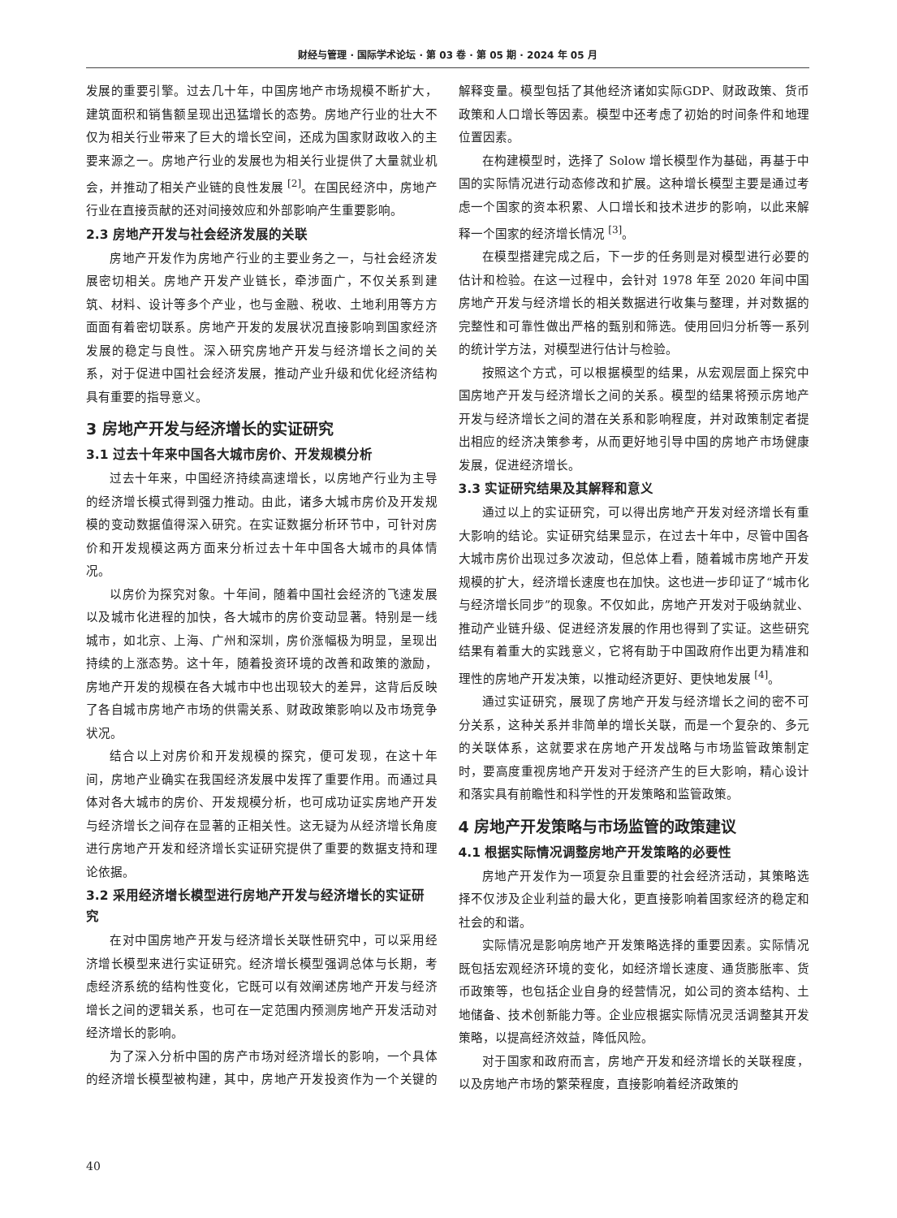财经与管理 · 国际学术论坛 · 第 03 卷 · 第 05 期 · 2024 年 05 月
发展的重要引擎。过去几十年，中国房地产市场规模不断扩大，建筑面积和销售额呈现出迅猛增长的态势。房地产行业的壮大不仅为相关行业带来了巨大的增长空间，还成为国家财政收入的主要来源之一。房地产行业的发展也为相关行业提供了大量就业机会，并推动了相关产业链的良性发展 <sup>[2]</sup>。在国民经济中，房地产行业在直接贡献的还对间接效应和外部影响产生重要影响。
2.3 房地产开发与社会经济发展的关联
房地产开发作为房地产行业的主要业务之一，与社会经济发展密切相关。房地产开发产业链长，牵涉面广，不仅关系到建筑、材料、设计等多个产业，也与金融、税收、土地利用等方方面面有着密切联系。房地产开发的发展状况直接影响到国家经济发展的稳定与良性。深入研究房地产开发与经济增长之间的关系，对于促进中国社会经济发展，推动产业升级和优化经济结构具有重要的指导意义。
3 房地产开发与经济增长的实证研究
3.1 过去十年来中国各大城市房价、开发规模分析
过去十年来，中国经济持续高速增长，以房地产行业为主导的经济增长模式得到强力推动。由此，诸多大城市房价及开发规模的变动数据值得深入研究。在实证数据分析环节中，可针对房价和开发规模这两方面来分析过去十年中国各大城市的具体情况。
以房价为探究对象。十年间，随着中国社会经济的飞速发展以及城市化进程的加快，各大城市的房价变动显著。特别是一线城市，如北京、上海、广州和深圳，房价涨幅极为明显，呈现出持续的上涨态势。这十年，随着投资环境的改善和政策的激励，房地产开发的规模在各大城市中也出现较大的差异，这背后反映了各自城市房地产市场的供需关系、财政政策影响以及市场竞争状况。
结合以上对房价和开发规模的探究，便可发现，在这十年间，房地产业确实在我国经济发展中发挥了重要作用。而通过具体对各大城市的房价、开发规模分析，也可成功证实房地产开发与经济增长之间存在显著的正相关性。这无疑为从经济增长角度进行房地产开发和经济增长实证研究提供了重要的数据支持和理论依据。
3.2 采用经济增长模型进行房地产开发与经济增长的实证研究
在对中国房地产开发与经济增长关联性研究中，可以采用经济增长模型来进行实证研究。经济增长模型强调总体与长期，考虑经济系统的结构性变化，它既可以有效阐述房地产开发与经济增长之间的逻辑关系，也可在一定范围内预测房地产开发活动对经济增长的影响。
为了深入分析中国的房产市场对经济增长的影响，一个具体的经济增长模型被构建，其中，房地产开发投资作为一个关键的解释变量。模型包括了其他经济诸如实际GDP、财政政策、货币政策和人口增长等因素。模型中还考虑了初始的时间条件和地理位置因素。
在构建模型时，选择了 Solow 增长模型作为基础，再基于中国的实际情况进行动态修改和扩展。这种增长模型主要是通过考虑一个国家的资本积累、人口增长和技术进步的影响，以此来解释一个国家的经济增长情况 <sup>[3]</sup>。
在模型搭建完成之后，下一步的任务则是对模型进行必要的估计和检验。在这一过程中，会针对 1978 年至 2020 年间中国房地产开发与经济增长的相关数据进行收集与整理，并对数据的完整性和可靠性做出严格的甄别和筛选。使用回归分析等一系列的统计学方法，对模型进行估计与检验。
按照这个方式，可以根据模型的结果，从宏观层面上探究中国房地产开发与经济增长之间的关系。模型的结果将预示房地产开发与经济增长之间的潜在关系和影响程度，并对政策制定者提出相应的经济决策参考，从而更好地引导中国的房地产市场健康发展，促进经济增长。
3.3 实证研究结果及其解释和意义
通过以上的实证研究，可以得出房地产开发对经济增长有重大影响的结论。实证研究结果显示，在过去十年中，尽管中国各大城市房价出现过多次波动，但总体上看，随着城市房地产开发规模的扩大，经济增长速度也在加快。这也进一步印证了“城市化与经济增长同步”的现象。不仅如此，房地产开发对于吸纳就业、推动产业链升级、促进经济发展的作用也得到了实证。这些研究结果有着重大的实践意义，它将有助于中国政府作出更为精准和理性的房地产开发决策，以推动经济更好、更快地发展 <sup>[4]</sup>。
通过实证研究，展现了房地产开发与经济增长之间的密不可分关系，这种关系并非简单的增长关联，而是一个复杂的、多元的关联体系，这就要求在房地产开发战略与市场监管政策制定时，要高度重视房地产开发对于经济产生的巨大影响，精心设计和落实具有前瞻性和科学性的开发策略和监管政策。
4 房地产开发策略与市场监管的政策建议
4.1 根据实际情况调整房地产开发策略的必要性
房地产开发作为一项复杂且重要的社会经济活动，其策略选择不仅涉及企业利益的最大化，更直接影响着国家经济的稳定和社会的和谐。
实际情况是影响房地产开发策略选择的重要因素。实际情况既包括宏观经济环境的变化，如经济增长速度、通货膨胀率、货币政策等，也包括企业自身的经营情况，如公司的资本结构、土地储备、技术创新能力等。企业应根据实际情况灵活调整其开发策略，以提高经济效益，降低风险。
对于国家和政府而言，房地产开发和经济增长的关联程度，以及房地产市场的繁荣程度，直接影响着经济政策的
40